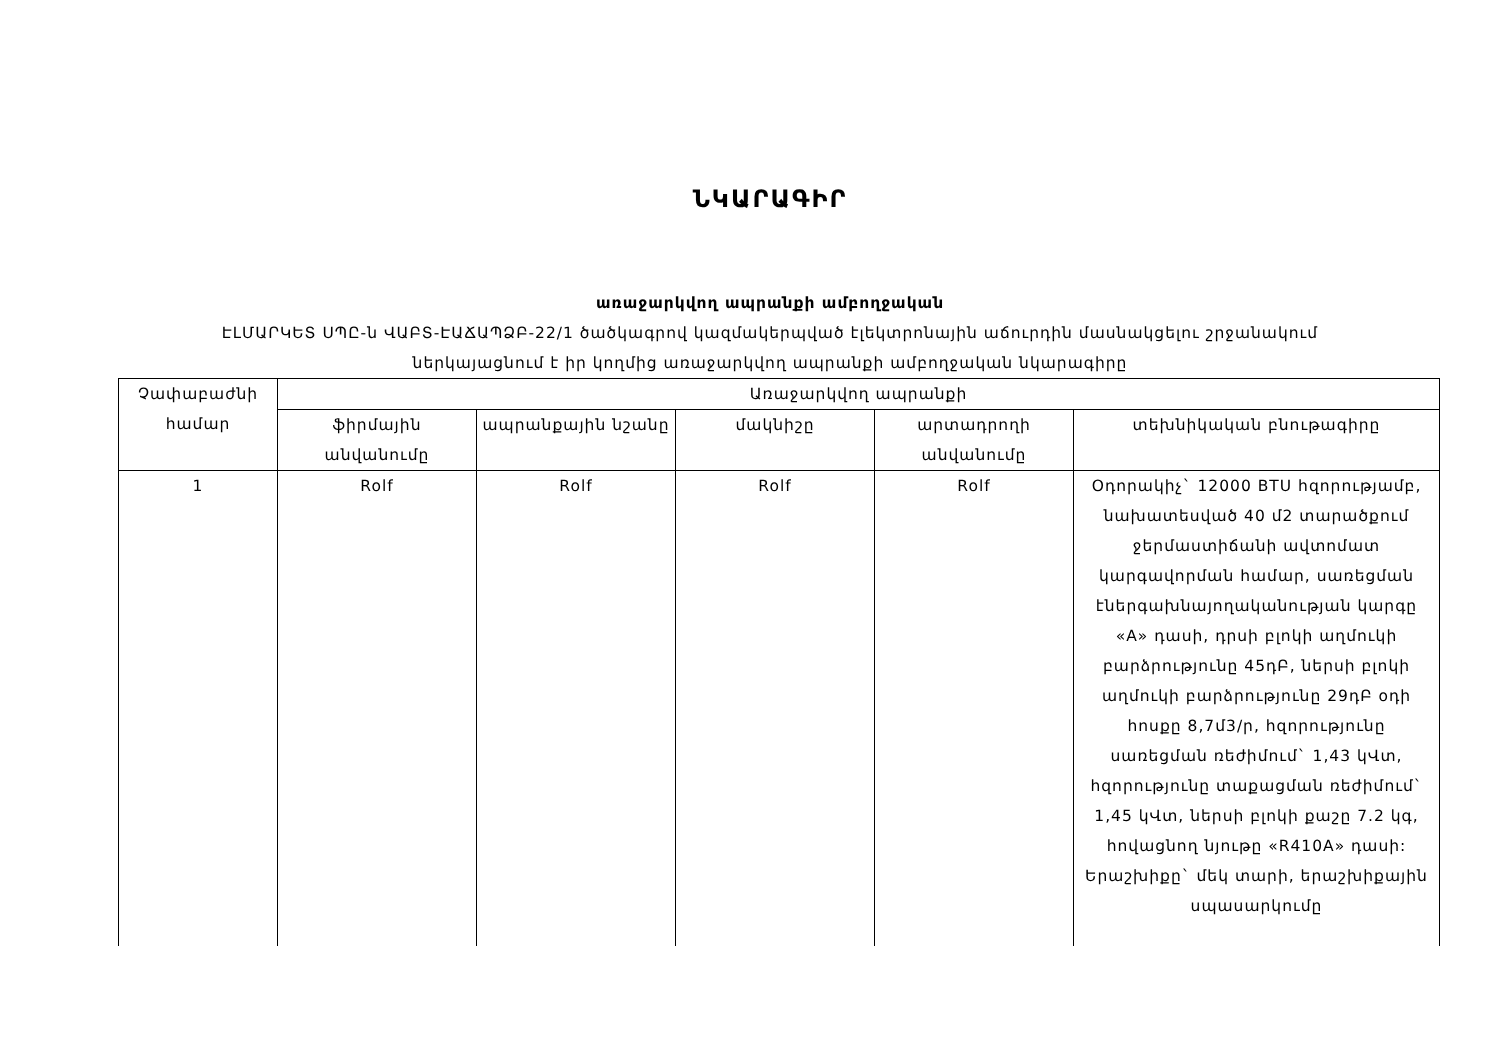ՆԿԱՐԱԳԻՐ
առաջարկվող ապրանքի ամբողջական
ԷԼՄԱՐԿԵՏ ՍՊԸ-ն ՎԱԲՏ-ԷԱՃԱՊՁԲ-22/1 ծածկագրով կազմակերպված էլեկտրոնային աճուրդին մասնակցելու շրջանակում
ներկայացնում է իր կողմից առաջարկվող ապրանքի ամբողջական նկարագիրը
| Չափաբաժնի համար | Առաջարկվող ապրանքի | | | | |
| --- | --- | --- | --- | --- | --- |
| | ֆիրմային անվանումը | ապրանքային նշանը | մակնիշը | արտադրողի անվանումը | տեխնիկական բնութագիրը |
| 1 | Rolf | Rolf | Rolf | Rolf | Օդորակիչ` 12000 BTU հզորությամբ, նախատեսված 40 մ2 տարածքում ջերմաստիճանի ավտոմատ կարգավորման համար, սառեցման էներգախնայողականության կարգը «A» դասի, դրսի բլոկի աղմուկի բարձրությունը 45դԲ, ներսի բլոկի աղմուկի բարձրությունը 29դԲ օդի հոսքը 8,7մ3/ր, հզորությունը սառեցման ռեժիմում` 1,43 կՎտ, հզորությունը տաքացման ռեժիմում` 1,45 կՎտ, ներսի բլոկի քաշը 7.2 կգ, հովացնող նյութը «R410A» դասի: Երաշխիքը` մեկ տարի, երաշխիքային սպասարկումը |